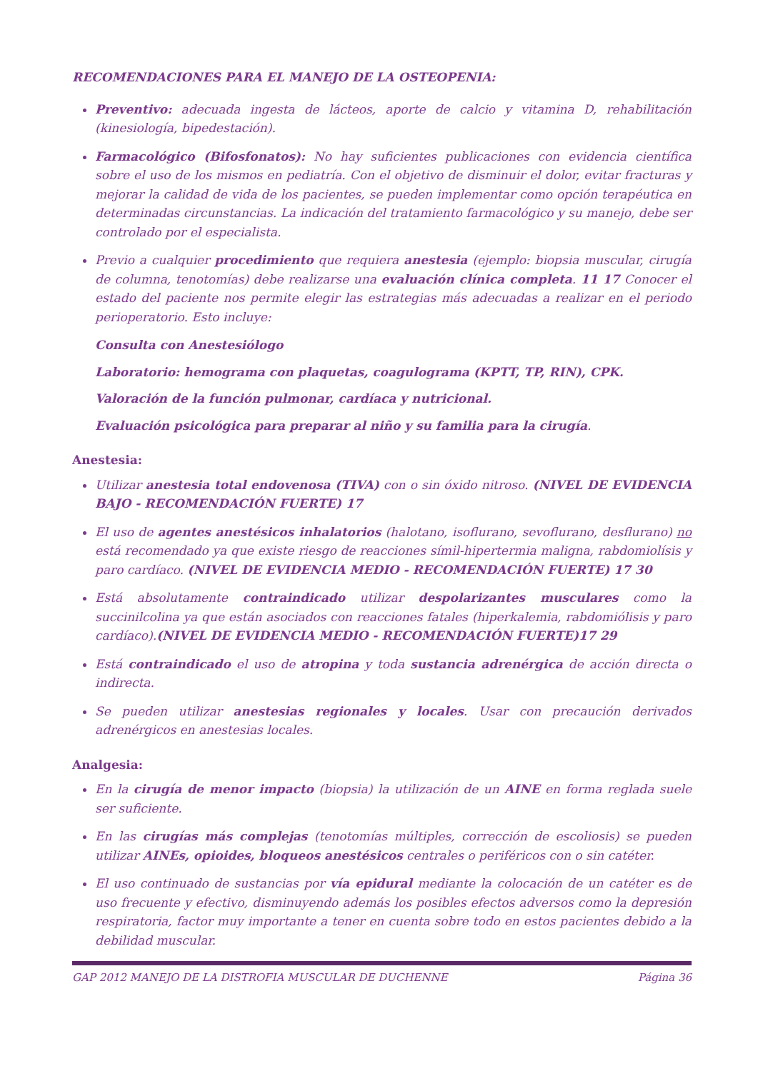RECOMENDACIONES PARA EL MANEJO DE LA OSTEOPENIA:
Preventivo: adecuada ingesta de lácteos, aporte de calcio y vitamina D, rehabilitación (kinesiología, bipedestación).
Farmacológico (Bifosfonatos): No hay suficientes publicaciones con evidencia científica sobre el uso de los mismos en pediatría. Con el objetivo de disminuir el dolor, evitar fracturas y mejorar la calidad de vida de los pacientes, se pueden implementar como opción terapéutica en determinadas circunstancias. La indicación del tratamiento farmacológico y su manejo, debe ser controlado por el especialista.
Previo a cualquier procedimiento que requiera anestesia (ejemplo: biopsia muscular, cirugía de columna, tenotomías) debe realizarse una evaluación clínica completa. 11 17 Conocer el estado del paciente nos permite elegir las estrategias más adecuadas a realizar en el periodo perioperatorio. Esto incluye:
Consulta con Anestesiólogo
Laboratorio: hemograma con plaquetas, coagulograma (KPTT, TP, RIN), CPK.
Valoración de la función pulmonar, cardíaca y nutricional.
Evaluación psicológica para preparar al niño y su familia para la cirugía.
Anestesia:
Utilizar anestesia total endovenosa (TIVA) con o sin óxido nitroso. (NIVEL DE EVIDENCIA BAJO - RECOMENDACIÓN FUERTE) 17
El uso de agentes anestésicos inhalatorios (halotano, isoflurano, sevoflurano, desflurano) no está recomendado ya que existe riesgo de reacciones símil-hipertermia maligna, rabdomiolísis y paro cardíaco. (NIVEL DE EVIDENCIA MEDIO - RECOMENDACIÓN FUERTE) 17 30
Está absolutamente contraindicado utilizar despolarizantes musculares como la succinilcolina ya que están asociados con reacciones fatales (hiperkalemia, rabdomiólisis y paro cardíaco).(NIVEL DE EVIDENCIA MEDIO - RECOMENDACIÓN FUERTE)17 29
Está contraindicado el uso de atropina y toda sustancia adrenérgica de acción directa o indirecta.
Se pueden utilizar anestesias regionales y locales. Usar con precaución derivados adrenérgicos en anestesias locales.
Analgesia:
En la cirugía de menor impacto (biopsia) la utilización de un AINE en forma reglada suele ser suficiente.
En las cirugías más complejas (tenotomías múltiples, corrección de escoliosis) se pueden utilizar AINEs, opioides, bloqueos anestésicos centrales o periféricos con o sin catéter.
El uso continuado de sustancias por vía epidural mediante la colocación de un catéter es de uso frecuente y efectivo, disminuyendo además los posibles efectos adversos como la depresión respiratoria, factor muy importante a tener en cuenta sobre todo en estos pacientes debido a la debilidad muscular.
GAP 2012 MANEJO DE LA DISTROFIA MUSCULAR DE DUCHENNE Página 36